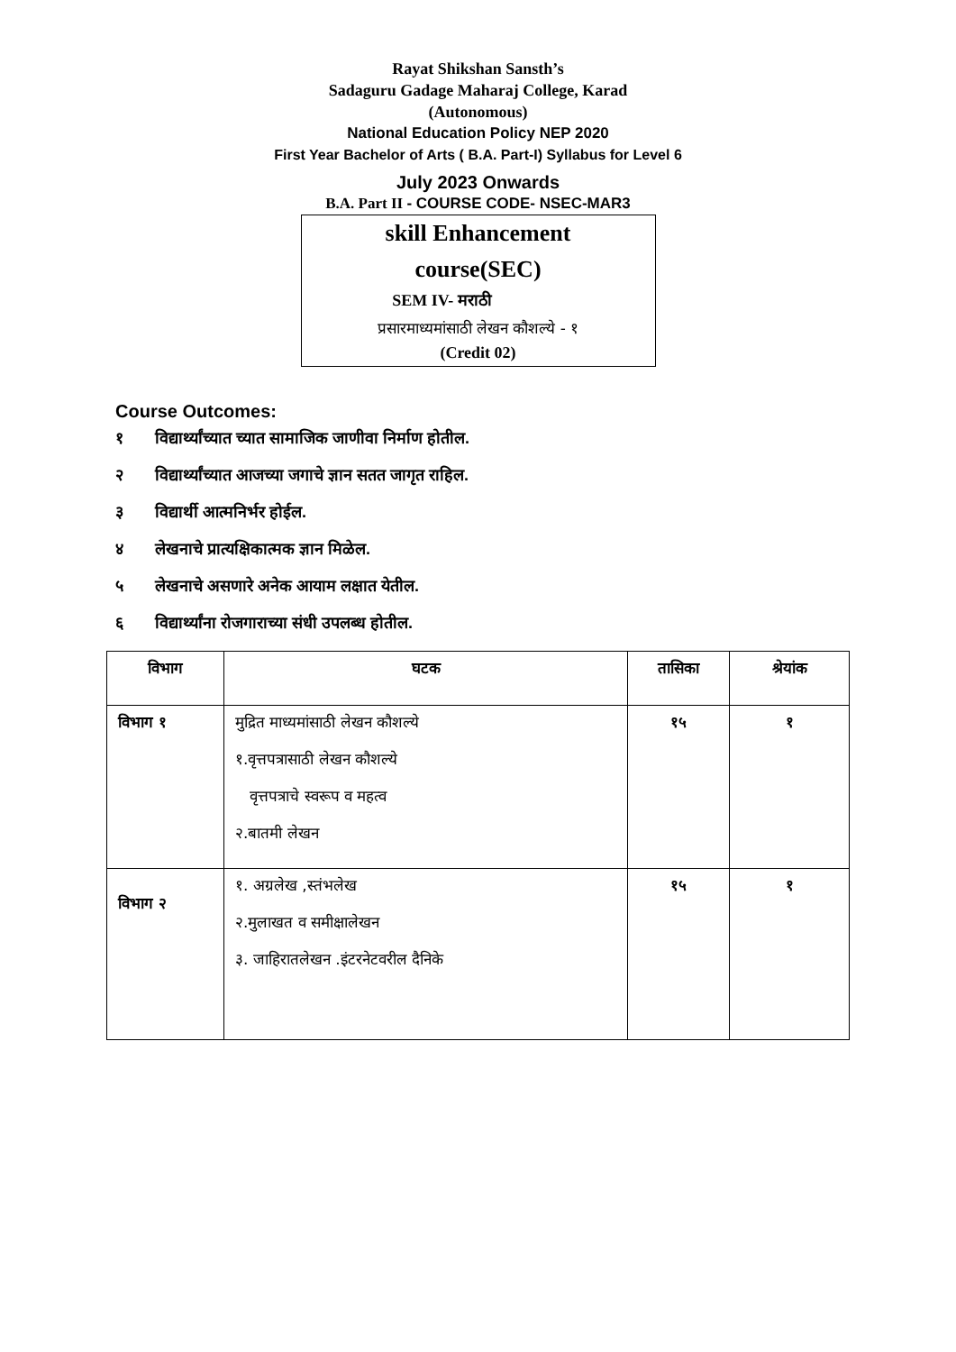Rayat Shikshan Sansth’s
Sadaguru Gadage Maharaj College, Karad
(Autonomous)
National Education Policy NEP 2020
First Year Bachelor of Arts ( B.A. Part-I) Syllabus for Level 6
July 2023 Onwards
B.A. Part II - COURSE CODE- NSEC-MAR3
skill Enhancement
course(SEC)
SEM IV- मराठी
प्रसारमाध्यमांसाठी लेखन कौशल्ये - १
(Credit 02)
Course Outcomes:
१ विद्यार्थ्यांच्यात च्यात सामाजिक जाणीवा निर्माण होतील.
२ विद्यार्थ्यांच्यात आजच्या जगाचे ज्ञान सतत जागृत राहिल.
३ विद्यार्थी आत्मनिर्भर होईल.
४ लेखनाचे प्रात्यक्षिकात्मक ज्ञान मिळेल.
५ लेखनाचे असणारे अनेक आयाम लक्षात येतील.
६ विद्यार्थ्यांना रोजगाराच्या संधी उपलब्ध होतील.
| विभाग | घटक | तासिका | श्रेयांक |
| --- | --- | --- | --- |
| विभाग १ | मुद्रित माध्यमांसाठी लेखन कौशल्ये १.वृत्तपत्रासाठी लेखन कौशल्ये वृत्तपत्राचे स्वरूप व महत्व २.बातमी लेखन | १५ | १ |
| विभाग २ | १. अग्रलेख ,स्तंभलेख २.मुलाखत व समीक्षालेखन ३. जाहिरातलेखन .इंटरनेटवरील दैनिके | १५ | १ |